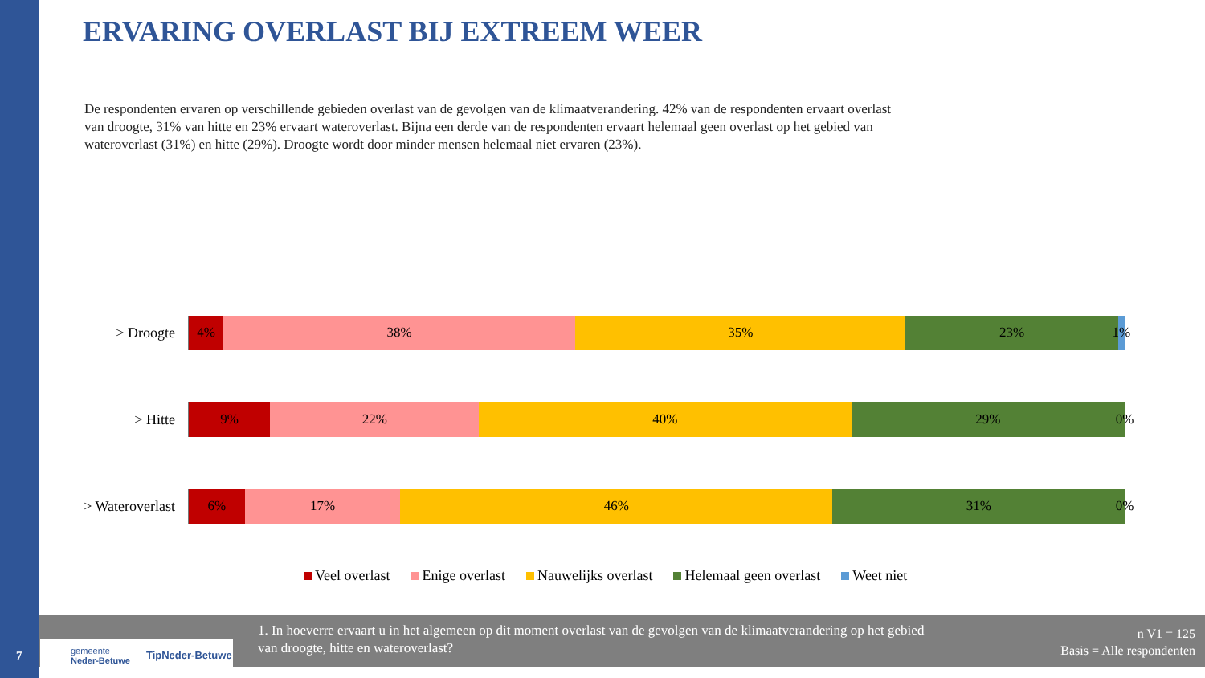ERVARING OVERLAST BIJ EXTREEM WEER
De respondenten ervaren op verschillende gebieden overlast van de gevolgen van de klimaatverandering. 42% van de respondenten ervaart overlast van droogte, 31% van hitte en 23% ervaart wateroverlast. Bijna een derde van de respondenten ervaart helemaal geen overlast op het gebied van wateroverlast (31%) en hitte (29%). Droogte wordt door minder mensen helemaal niet ervaren (23%).
> Droogte
4% 38% 35% 23% 1%
> Hitte
9% 22% 40% 29% 0%
> Wateroverlast
6% 17% 46% 31% 0%
Veel overlast Enige overlast Nauwelijks overlast Helemaal geen overlast Weet niet
1. In hoeverre ervaart u in het algemeen op dit moment overlast van de gevolgen van de klimaatverandering op het gebied van droogte, hitte en wateroverlast?
n V1 = 125
Basis = Alle respondenten
gemeente
Neder-Betuwe TipNeder-Betuwe
7